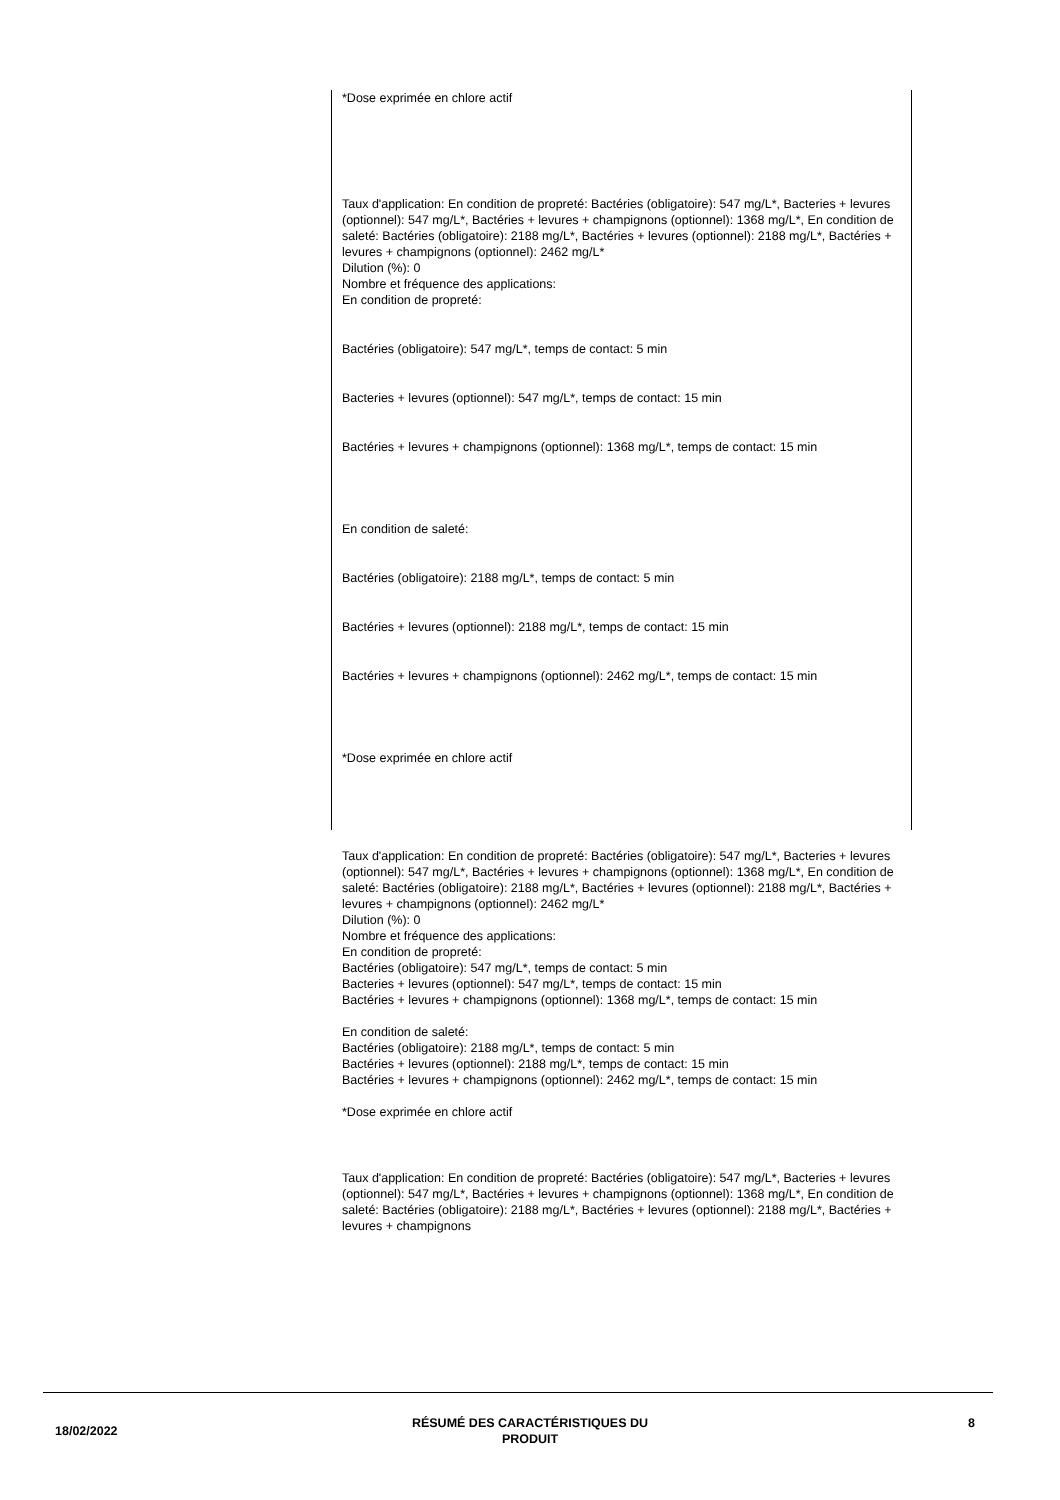*Dose exprimée en chlore actif
Taux d'application: En condition de propreté: Bactéries (obligatoire): 547 mg/L*, Bacteries + levures (optionnel): 547 mg/L*, Bactéries + levures + champignons (optionnel): 1368 mg/L*, En condition de saleté: Bactéries (obligatoire): 2188 mg/L*, Bactéries + levures (optionnel): 2188 mg/L*, Bactéries + levures + champignons (optionnel): 2462 mg/L*
Dilution (%): 0
Nombre et fréquence des applications:
En condition de propreté:
Bactéries (obligatoire): 547 mg/L*, temps de contact: 5 min
Bacteries + levures (optionnel): 547 mg/L*, temps de contact: 15 min
Bactéries + levures + champignons (optionnel): 1368 mg/L*, temps de contact: 15 min
En condition de saleté:
Bactéries (obligatoire): 2188 mg/L*, temps de contact: 5 min
Bactéries + levures (optionnel): 2188 mg/L*, temps de contact: 15 min
Bactéries + levures + champignons (optionnel): 2462 mg/L*, temps de contact: 15 min
*Dose exprimée en chlore actif
Taux d'application: En condition de propreté: Bactéries (obligatoire): 547 mg/L*, Bacteries + levures (optionnel): 547 mg/L*, Bactéries + levures + champignons (optionnel): 1368 mg/L*, En condition de saleté: Bactéries (obligatoire): 2188 mg/L*, Bactéries + levures (optionnel): 2188 mg/L*, Bactéries + levures + champignons (optionnel): 2462 mg/L*
Dilution (%): 0
Nombre et fréquence des applications:
En condition de propreté:
Bactéries (obligatoire): 547 mg/L*, temps de contact: 5 min
Bacteries + levures (optionnel): 547 mg/L*, temps de contact: 15 min
Bactéries + levures + champignons (optionnel): 1368 mg/L*, temps de contact: 15 min
En condition de saleté:
Bactéries (obligatoire): 2188 mg/L*, temps de contact: 5 min
Bactéries + levures (optionnel): 2188 mg/L*, temps de contact: 15 min
Bactéries + levures + champignons (optionnel): 2462 mg/L*, temps de contact: 15 min
*Dose exprimée en chlore actif
Taux d'application: En condition de propreté: Bactéries (obligatoire): 547 mg/L*, Bacteries + levures (optionnel): 547 mg/L*, Bactéries + levures + champignons (optionnel): 1368 mg/L*, En condition de saleté: Bactéries (obligatoire): 2188 mg/L*, Bactéries + levures (optionnel): 2188 mg/L*, Bactéries + levures + champignons
18/02/2022
RÉSUMÉ DES CARACTÉRISTIQUES DU
PRODUIT
8